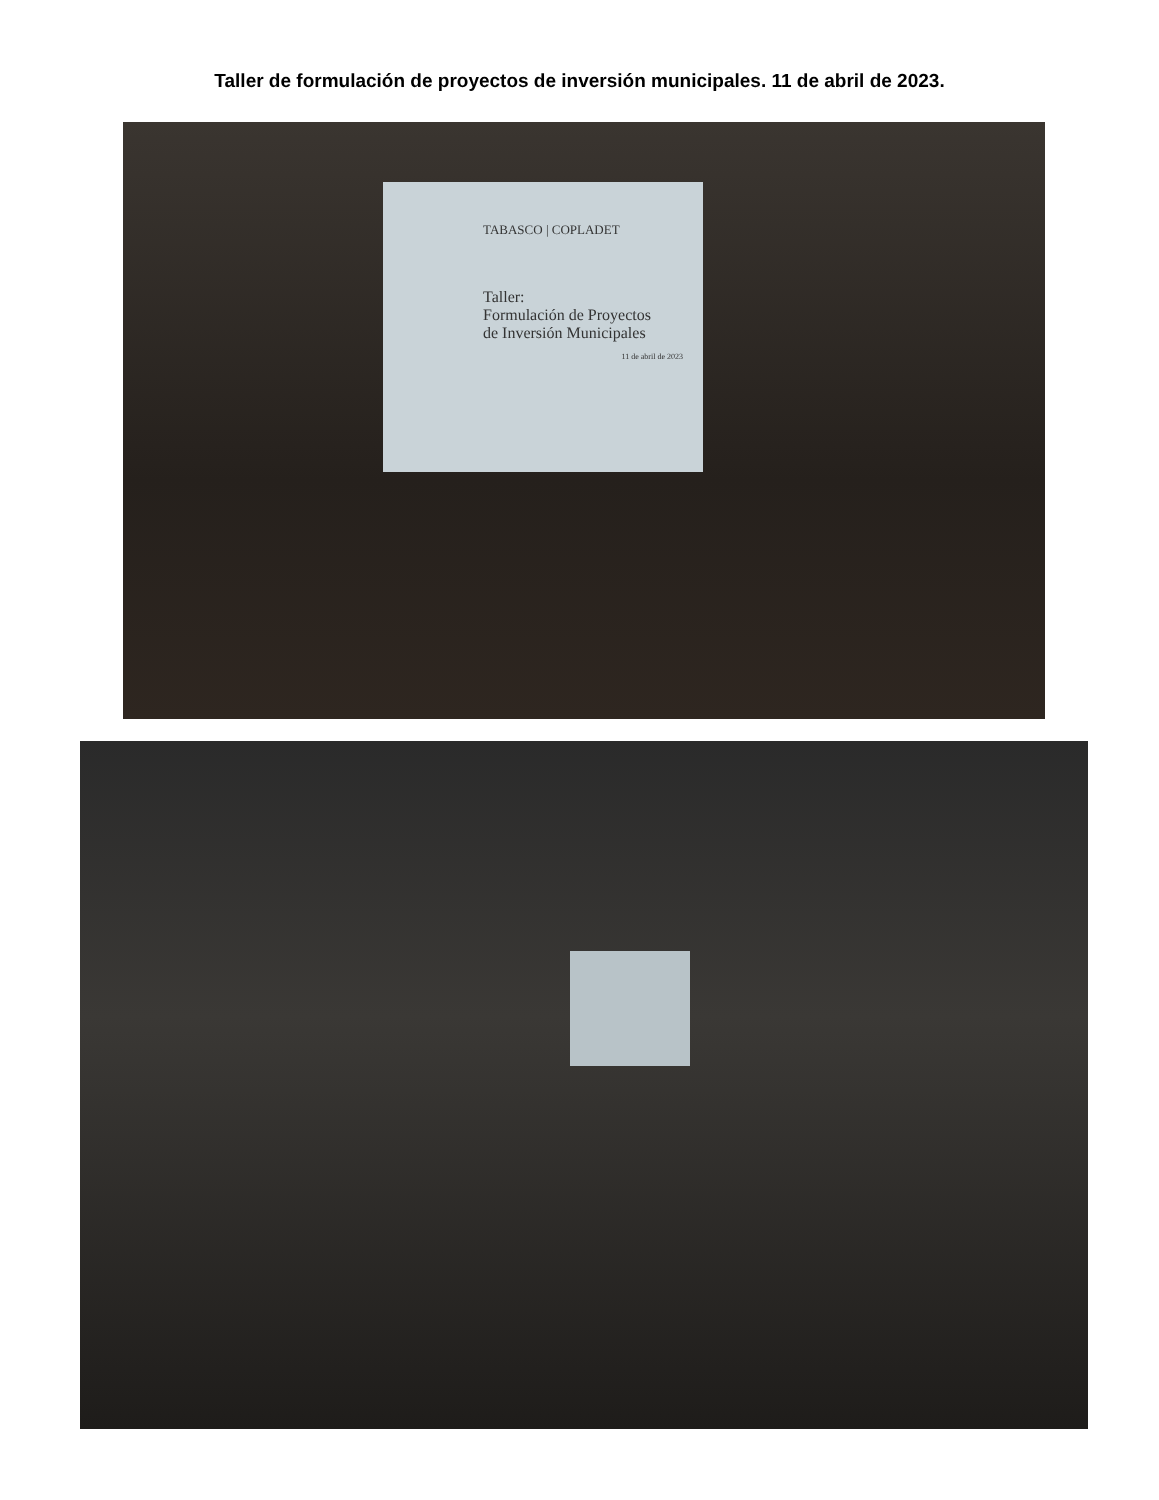Taller de formulación de proyectos de inversión municipales. 11 de abril de 2023.
TABASCO | COPLADET
Taller:
Formulación de Proyectos
de Inversión Municipales
11 de abril de 2023